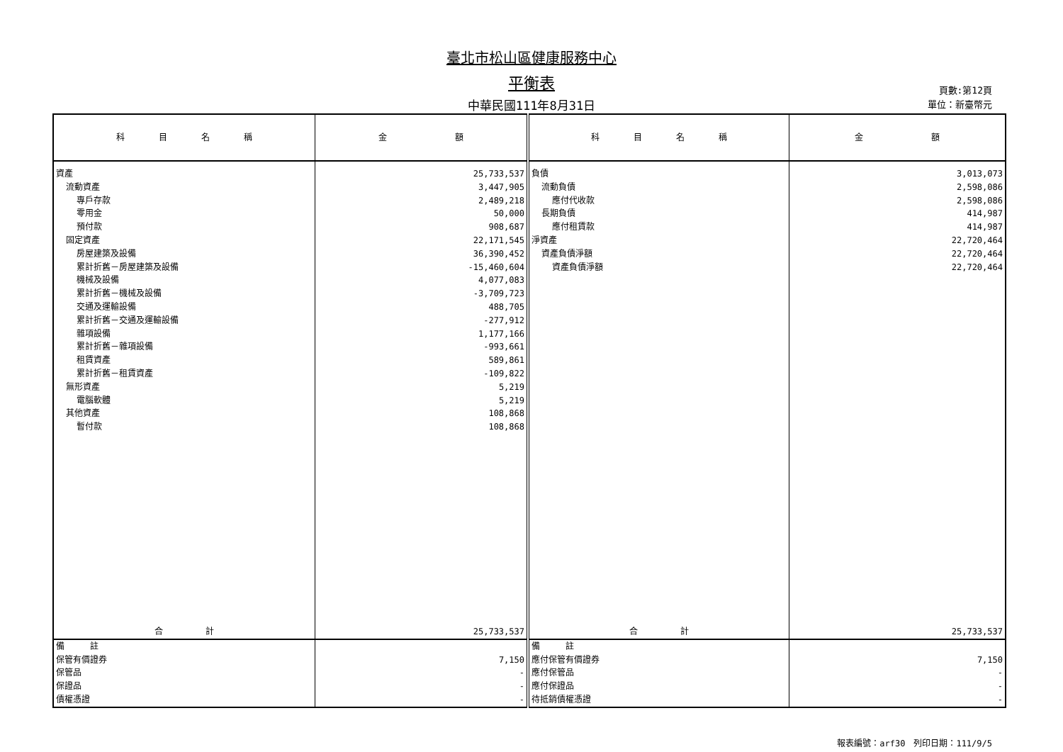臺北市松山區健康服務中心
平衡表
中華民國111年8月31日
頁數:第12頁
單位：新臺幣元
| 科 目 名 稱 | 金 額 | 科 目 名 稱 | 金 額 |
| --- | --- | --- | --- |
| 資產 | 25,733,537 | 負債 | 3,013,073 |
| 流動資產 | 3,447,905 | 流動負債 | 2,598,086 |
| 專戶存款 | 2,489,218 | 應付代收款 | 2,598,086 |
| 零用金 | 50,000 | 長期負債 | 414,987 |
| 預付款 | 908,687 | 應付租賃款 | 414,987 |
| 固定資產 | 22,171,545 | 淨資產 | 22,720,464 |
| 房屋建築及設備 | 36,390,452 | 資產負債淨額 | 22,720,464 |
| 累計折舊－房屋建築及設備 | -15,460,604 | 資產負債淨額 | 22,720,464 |
| 機械及設備 | 4,077,083 | | |
| 累計折舊－機械及設備 | -3,709,723 | | |
| 交通及運輸設備 | 488,705 | | |
| 累計折舊－交通及運輸設備 | -277,912 | | |
| 雜項設備 | 1,177,166 | | |
| 累計折舊－雜項設備 | -993,661 | | |
| 租賃資產 | 589,861 | | |
| 累計折舊－租賃資產 | -109,822 | | |
| 無形資產 | 5,219 | | |
| 電腦軟體 | 5,219 | | |
| 其他資產 | 108,868 | | |
| 暫付款 | 108,868 | | |
| 合 計 | 25,733,537 | 合 計 | 25,733,537 |
| 備 註 | | 備 註 | |
| 保管有價證券 | 7,150 | 應付保管有價證券 | 7,150 |
| 保管品 | - | 應付保管品 | - |
| 保證品 | - | 應付保證品 | - |
| 債權憑證 | - | 待抵銷債權憑證 | - |
報表編號：arf30　列印日期：111/9/5